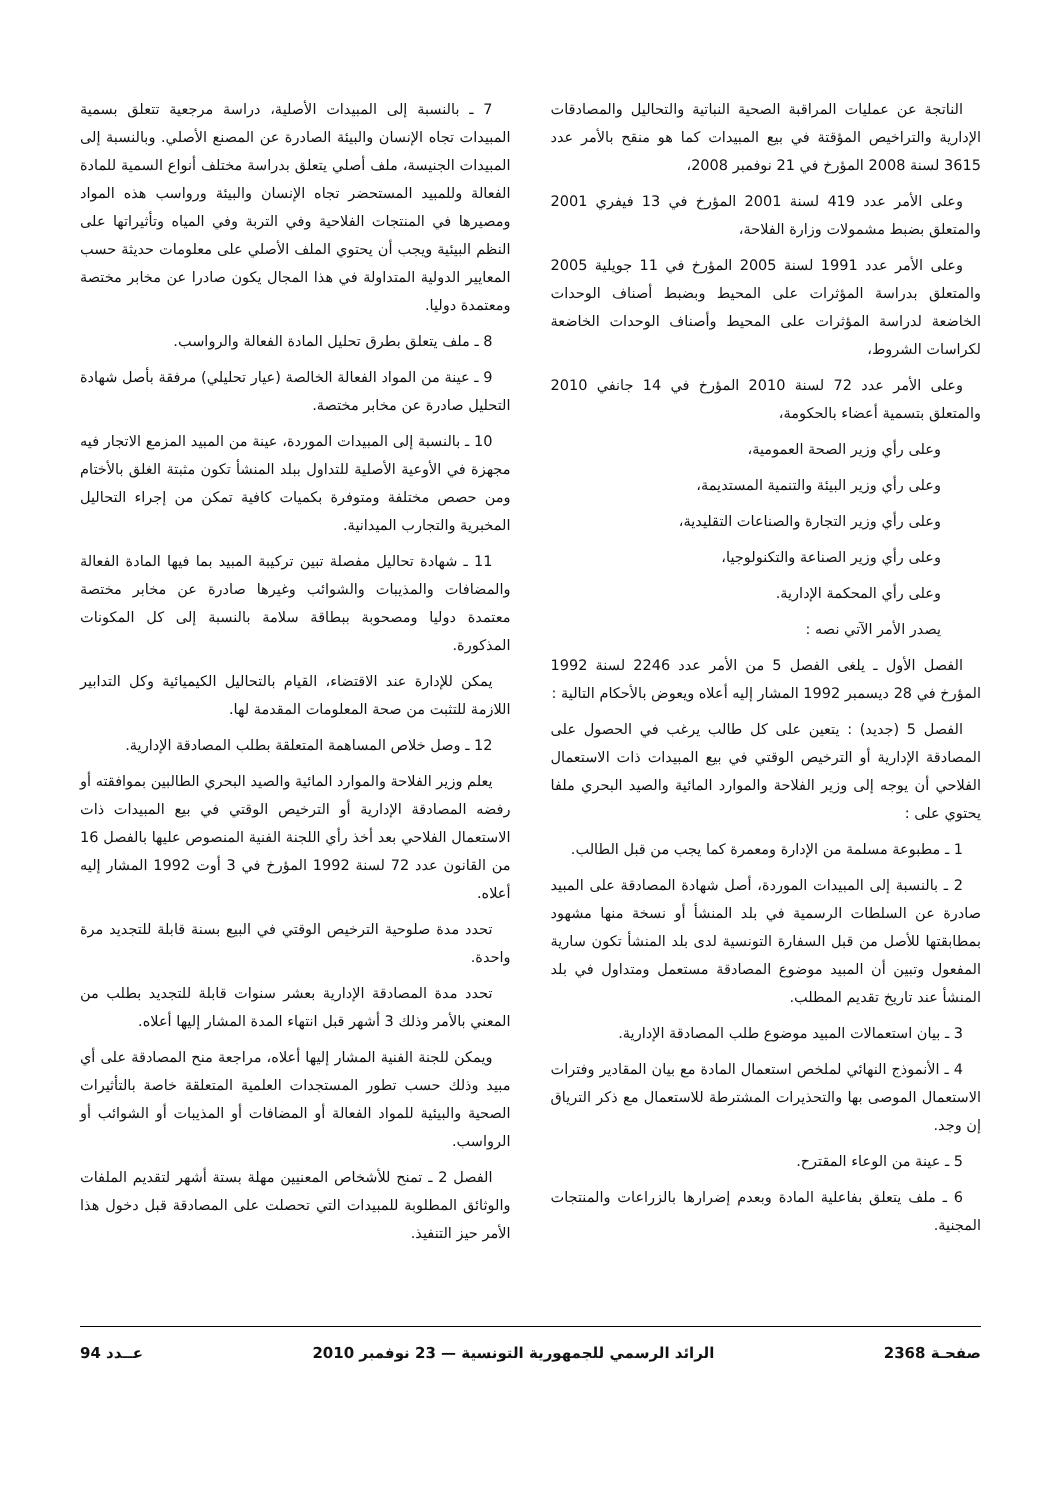الناتجة عن عمليات المراقبة الصحية النباتية والتحاليل والمصادقات الإدارية والتراخيص المؤقتة في بيع المبيدات كما هو منقح بالأمر عدد 3615 لسنة 2008 المؤرخ في 21 نوفمبر 2008،
وعلى الأمر عدد 419 لسنة 2001 المؤرخ في 13 فيفري 2001 والمتعلق بضبط مشمولات وزارة الفلاحة،
وعلى الأمر عدد 1991 لسنة 2005 المؤرخ في 11 جويلية 2005 والمتعلق بدراسة المؤثرات على المحيط وبضبط أصناف الوحدات الخاضعة لدراسة المؤثرات على المحيط وأصناف الوحدات الخاضعة لكراسات الشروط،
وعلى الأمر عدد 72 لسنة 2010 المؤرخ في 14 جانفي 2010 والمتعلق بتسمية أعضاء بالحكومة،
وعلى رأي وزير الصحة العمومية،
وعلى رأي وزير البيئة والتنمية المستديمة،
وعلى رأي وزير التجارة والصناعات التقليدية،
وعلى رأي وزير الصناعة والتكنولوجيا،
وعلى رأي المحكمة الإدارية.
يصدر الأمر الآتي نصه :
الفصل الأول ـ يلغى الفصل 5 من الأمر عدد 2246 لسنة 1992 المؤرخ في 28 ديسمبر 1992 المشار إليه أعلاه ويعوض بالأحكام التالية :
الفصل 5 (جديد) : يتعين على كل طالب يرغب في الحصول على المصادقة الإدارية أو الترخيص الوقتي في بيع المبيدات ذات الاستعمال الفلاحي أن يوجه إلى وزير الفلاحة والموارد المائية والصيد البحري ملفا يحتوي على :
1 ـ مطبوعة مسلمة من الإدارة ومعمرة كما يجب من قبل الطالب.
2 ـ بالنسبة إلى المبيدات الموردة، أصل شهادة المصادقة على المبيد صادرة عن السلطات الرسمية في بلد المنشأ أو نسخة منها مشهود بمطابقتها للأصل من قبل السفارة التونسية لدى بلد المنشأ تكون سارية المفعول وتبين أن المبيد موضوع المصادقة مستعمل ومتداول في بلد المنشأ عند تاريخ تقديم المطلب.
3 ـ بيان استعمالات المبيد موضوع طلب المصادقة الإدارية.
4 ـ الأنموذج النهائي لملخص استعمال المادة مع بيان المقادير وفترات الاستعمال الموصى بها والتحذيرات المشترطة للاستعمال مع ذكر الترياق إن وجد.
5 ـ عينة من الوعاء المقترح.
6 ـ ملف يتعلق بفاعلية المادة وبعدم إضرارها بالزراعات والمنتجات المجنية.
7 ـ بالنسبة إلى المبيدات الأصلية، دراسة مرجعية تتعلق بسمية المبيدات تجاه الإنسان والبيئة الصادرة عن المصنع الأصلي. وبالنسبة إلى المبيدات الجنيسة، ملف أصلي يتعلق بدراسة مختلف أنواع السمية للمادة الفعالة وللمبيد المستحضر تجاه الإنسان والبيئة ورواسب هذه المواد ومصيرها في المنتجات الفلاحية وفي التربة وفي المياه وتأثيراتها على النظم البيئية ويجب أن يحتوي الملف الأصلي على معلومات حديثة حسب المعايير الدولية المتداولة في هذا المجال يكون صادرا عن مخابر مختصة ومعتمدة دوليا.
8 ـ ملف يتعلق بطرق تحليل المادة الفعالة والرواسب.
9 ـ عينة من المواد الفعالة الخالصة (عيار تحليلي) مرفقة بأصل شهادة التحليل صادرة عن مخابر مختصة.
10 ـ بالنسبة إلى المبيدات الموردة، عينة من المبيد المزمع الاتجار فيه مجهزة في الأوعية الأصلية للتداول ببلد المنشأ تكون مثبتة الغلق بالأختام ومن حصص مختلفة ومتوفرة بكميات كافية تمكن من إجراء التحاليل المخبرية والتجارب الميدانية.
11 ـ شهادة تحاليل مفصلة تبين تركيبة المبيد بما فيها المادة الفعالة والمضافات والمذيبات والشوائب وغيرها صادرة عن مخابر مختصة معتمدة دوليا ومصحوبة ببطاقة سلامة بالنسبة إلى كل المكونات المذكورة.
يمكن للإدارة عند الاقتضاء، القيام بالتحاليل الكيميائية وكل التدابير اللازمة للتثبت من صحة المعلومات المقدمة لها.
12 ـ وصل خلاص المساهمة المتعلقة بطلب المصادقة الإدارية.
يعلم وزير الفلاحة والموارد المائية والصيد البحري الطالبين بموافقته أو رفضه المصادقة الإدارية أو الترخيص الوقتي في بيع المبيدات ذات الاستعمال الفلاحي بعد أخذ رأي اللجنة الفنية المنصوص عليها بالفصل 16 من القانون عدد 72 لسنة 1992 المؤرخ في 3 أوت 1992 المشار إليه أعلاه.
تحدد مدة صلوحية الترخيص الوقتي في البيع بسنة قابلة للتجديد مرة واحدة.
تحدد مدة المصادقة الإدارية بعشر سنوات قابلة للتجديد بطلب من المعني بالأمر وذلك 3 أشهر قبل انتهاء المدة المشار إليها أعلاه.
ويمكن للجنة الفنية المشار إليها أعلاه، مراجعة منح المصادقة على أي مبيد وذلك حسب تطور المستجدات العلمية المتعلقة خاصة بالتأثيرات الصحية والبيئية للمواد الفعالة أو المضافات أو المذيبات أو الشوائب أو الرواسب.
الفصل 2 ـ تمنح للأشخاص المعنيين مهلة بستة أشهر لتقديم الملفات والوثائق المطلوبة للمبيدات التي تحصلت على المصادقة قبل دخول هذا الأمر حيز التنفيذ.
صفحـة 2368 الرائد الرسمي للجمهورية التونسية — 23 نوفمبر 2010 عــدد 94